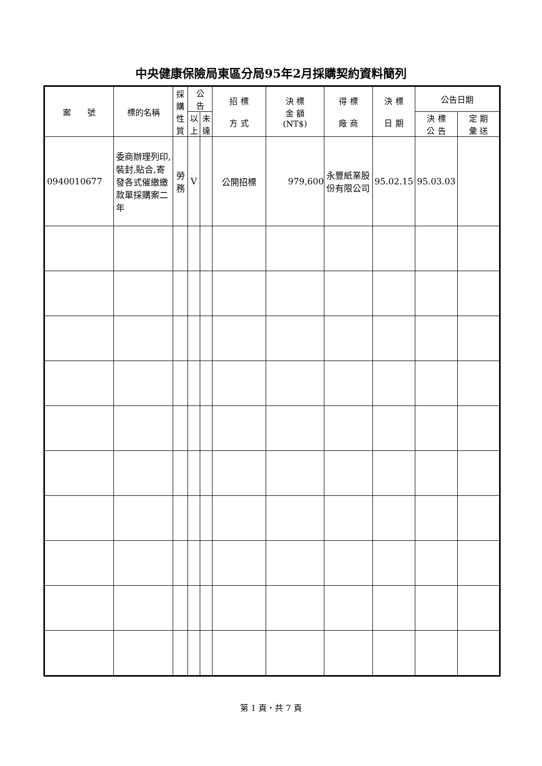中央健康保險局東區分局95年2月採購契約資料簡列
| 案 號 | 標的名稱 | 採 購 性 質 | 公 告 | | 招 標 方 式 | 決 標 金 額 (NT$) | 得 標 廠 商 | 決 標 日 期 | 公告日期 | |
| --- | --- | --- | --- | --- | --- | --- | --- | --- | --- | --- |
| | | | 以 上 | 未 達 | | | | | 決 標 公 告 | 定 期 彙 送 |
| 0940010677 | 委商辦理列印,裝封,貼合,寄發各式催繳繳款單採購案二年 | 勞 務 | V | | 公開招標 | 979,600 | 永豐紙業股份有限公司 | 95.02.15 | 95.03.03 | |
第 1 頁，共 7 頁